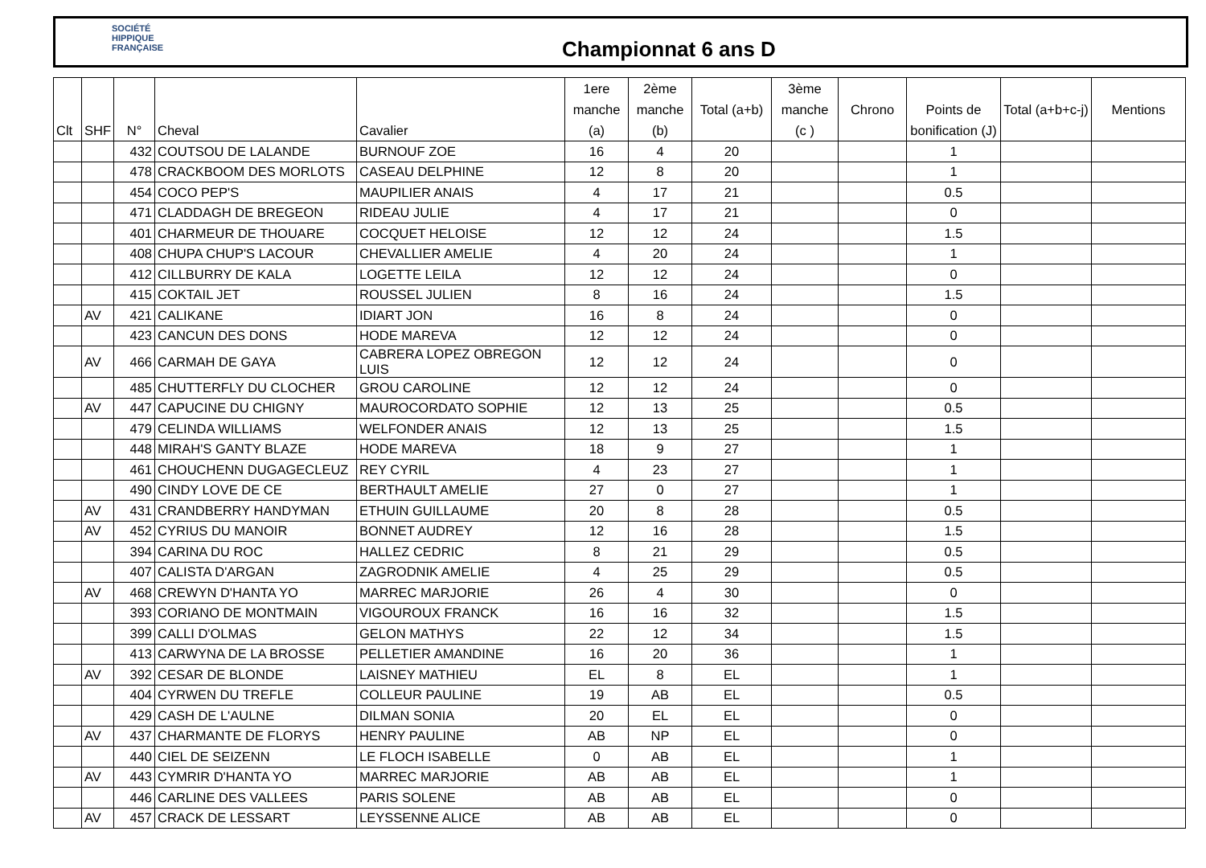SOCIÉTÉ
HIPPIQUE
FRANÇAISE
Championnat 6 ans D
| Clt | SHF | N° | Cheval | Cavalier | 1ere manche (a) | 2ème manche (b) | Total (a+b) | 3ème manche (c ) | Chrono | Points de bonification (J) | Total (a+b+c-j) | Mentions |
| --- | --- | --- | --- | --- | --- | --- | --- | --- | --- | --- | --- | --- |
| | | 432 | COUTSOU DE LALANDE | BURNOUF ZOE | 16 | 4 | 20 | | | 1 | | |
| | | 478 | CRACKBOOM DES MORLOTS | CASEAU DELPHINE | 12 | 8 | 20 | | | 1 | | |
| | | 454 | COCO PEP'S | MAUPILIER ANAIS | 4 | 17 | 21 | | | 0.5 | | |
| | | 471 | CLADDAGH DE BREGEON | RIDEAU JULIE | 4 | 17 | 21 | | | 0 | | |
| | | 401 | CHARMEUR DE THOUARE | COCQUET HELOISE | 12 | 12 | 24 | | | 1.5 | | |
| | | 408 | CHUPA CHUP'S LACOUR | CHEVALLIER AMELIE | 4 | 20 | 24 | | | 1 | | |
| | | 412 | CILLBURRY DE KALA | LOGETTE LEILA | 12 | 12 | 24 | | | 0 | | |
| | | 415 | COKTAIL JET | ROUSSEL JULIEN | 8 | 16 | 24 | | | 1.5 | | |
| | AV | 421 | CALIKANE | IDIART JON | 16 | 8 | 24 | | | 0 | | |
| | | 423 | CANCUN DES DONS | HODE MAREVA | 12 | 12 | 24 | | | 0 | | |
| | AV | 466 | CARMAH DE GAYA | CABRERA LOPEZ OBREGON LUIS | 12 | 12 | 24 | | | 0 | | |
| | | 485 | CHUTTERFLY DU CLOCHER | GROU CAROLINE | 12 | 12 | 24 | | | 0 | | |
| | AV | 447 | CAPUCINE DU CHIGNY | MAUROCORDATO SOPHIE | 12 | 13 | 25 | | | 0.5 | | |
| | | 479 | CELINDA WILLIAMS | WELFONDER ANAIS | 12 | 13 | 25 | | | 1.5 | | |
| | | 448 | MIRAH'S GANTY BLAZE | HODE MAREVA | 18 | 9 | 27 | | | 1 | | |
| | | 461 | CHOUCHENN DUGAGECLEUZ | REY CYRIL | 4 | 23 | 27 | | | 1 | | |
| | | 490 | CINDY LOVE DE CE | BERTHAULT AMELIE | 27 | 0 | 27 | | | 1 | | |
| | AV | 431 | CRANDBERRY HANDYMAN | ETHUIN GUILLAUME | 20 | 8 | 28 | | | 0.5 | | |
| | AV | 452 | CYRIUS DU MANOIR | BONNET AUDREY | 12 | 16 | 28 | | | 1.5 | | |
| | | 394 | CARINA DU ROC | HALLEZ CEDRIC | 8 | 21 | 29 | | | 0.5 | | |
| | | 407 | CALISTA D'ARGAN | ZAGRODNIK AMELIE | 4 | 25 | 29 | | | 0.5 | | |
| | AV | 468 | CREWYN D'HANTA YO | MARREC MARJORIE | 26 | 4 | 30 | | | 0 | | |
| | | 393 | CORIANO DE MONTMAIN | VIGOUROUX FRANCK | 16 | 16 | 32 | | | 1.5 | | |
| | | 399 | CALLI D'OLMAS | GELON MATHYS | 22 | 12 | 34 | | | 1.5 | | |
| | | 413 | CARWYNA DE LA BROSSE | PELLETIER AMANDINE | 16 | 20 | 36 | | | 1 | | |
| | AV | 392 | CESAR DE BLONDE | LAISNEY MATHIEU | EL | 8 | EL | | | 1 | | |
| | | 404 | CYRWEN DU TREFLE | COLLEUR PAULINE | 19 | AB | EL | | | 0.5 | | |
| | | 429 | CASH DE L'AULNE | DILMAN SONIA | 20 | EL | EL | | | 0 | | |
| | AV | 437 | CHARMANTE DE FLORYS | HENRY PAULINE | AB | NP | EL | | | 0 | | |
| | | 440 | CIEL DE SEIZENN | LE FLOCH ISABELLE | 0 | AB | EL | | | 1 | | |
| | AV | 443 | CYMRIR D'HANTA YO | MARREC MARJORIE | AB | AB | EL | | | 1 | | |
| | | 446 | CARLINE DES VALLEES | PARIS SOLENE | AB | AB | EL | | | 0 | | |
| | AV | 457 | CRACK DE LESSART | LEYSSENNE ALICE | AB | AB | EL | | | 0 | | |